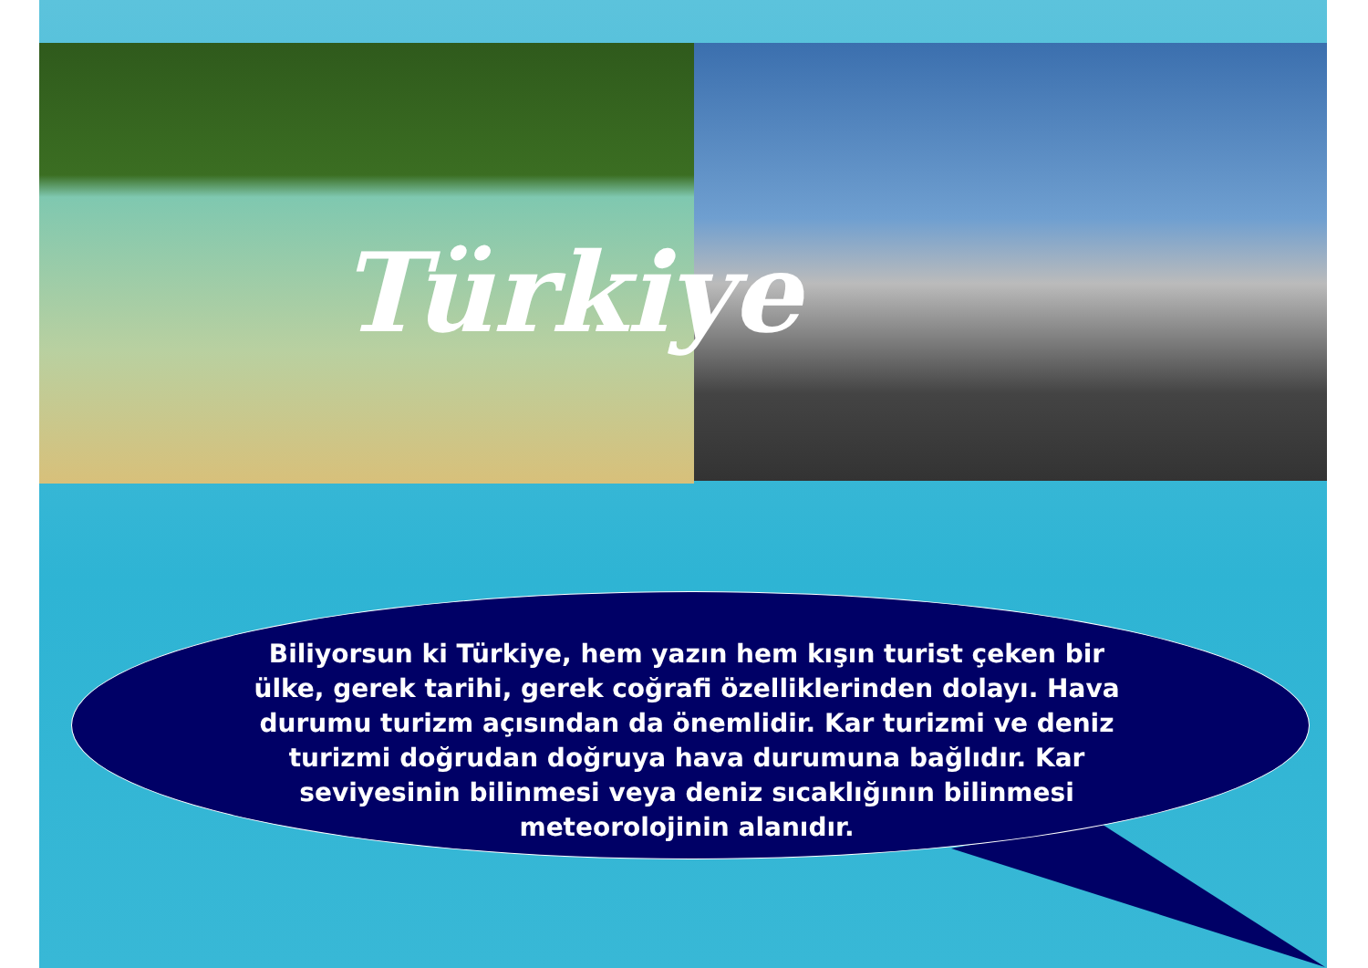Türkiye
Biliyorsun ki Türkiye, hem yazın hem kışın turist çeken bir ülke, gerek tarihi, gerek coğrafi özelliklerinden dolayı. Hava durumu turizm açısından da önemlidir. Kar turizmi ve deniz turizmi doğrudan doğruya hava durumuna bağlıdır. Kar seviyesinin bilinmesi veya deniz sıcaklığının bilinmesi meteorolojinin alanıdır.